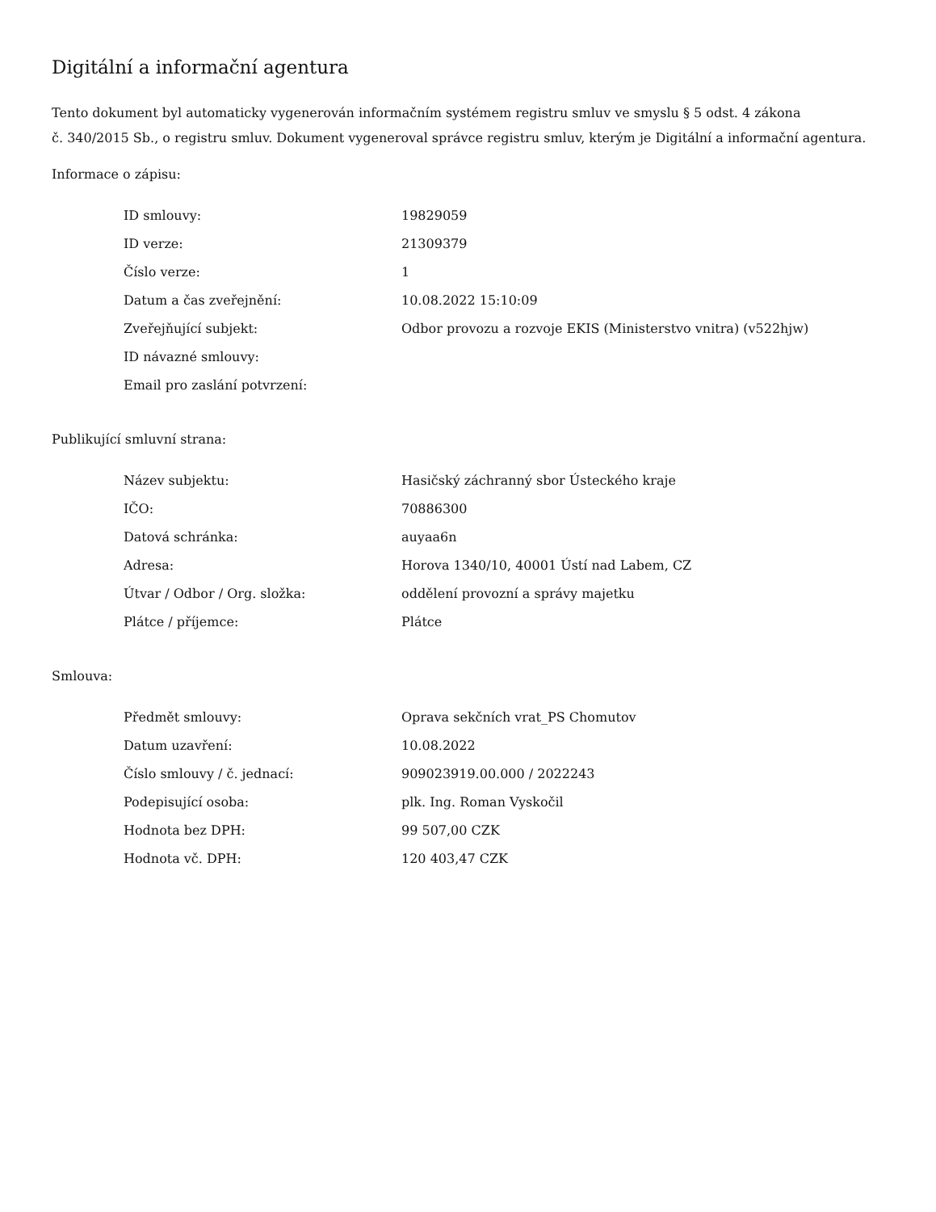Digitální a informační agentura
Tento dokument byl automaticky vygenerován informačním systémem registru smluv ve smyslu § 5 odst. 4 zákona
č. 340/2015 Sb., o registru smluv. Dokument vygeneroval správce registru smluv, kterým je Digitální a informační agentura.
Informace o zápisu:
| ID smlouvy: | 19829059 |
| ID verze: | 21309379 |
| Číslo verze: | 1 |
| Datum a čas zveřejnění: | 10.08.2022 15:10:09 |
| Zveřejňující subjekt: | Odbor provozu a rozvoje EKIS (Ministerstvo vnitra) (v522hjw) |
| ID návazné smlouvy: | |
| Email pro zaslání potvrzení: | |
Publikující smluvní strana:
| Název subjektu: | Hasičský záchranný sbor Ústeckého kraje |
| IČO: | 70886300 |
| Datová schránka: | auyaa6n |
| Adresa: | Horova 1340/10, 40001 Ústí nad Labem, CZ |
| Útvar / Odbor / Org. složka: | oddělení provozní a správy majetku |
| Plátce / příjemce: | Plátce |
Smlouva:
| Předmět smlouvy: | Oprava sekčních vrat_PS Chomutov |
| Datum uzavření: | 10.08.2022 |
| Číslo smlouvy / č. jednací: | 909023919.00.000 / 2022243 |
| Podepisující osoba: | plk. Ing. Roman Vyskočil |
| Hodnota bez DPH: | 99 507,00 CZK |
| Hodnota vč. DPH: | 120 403,47 CZK |